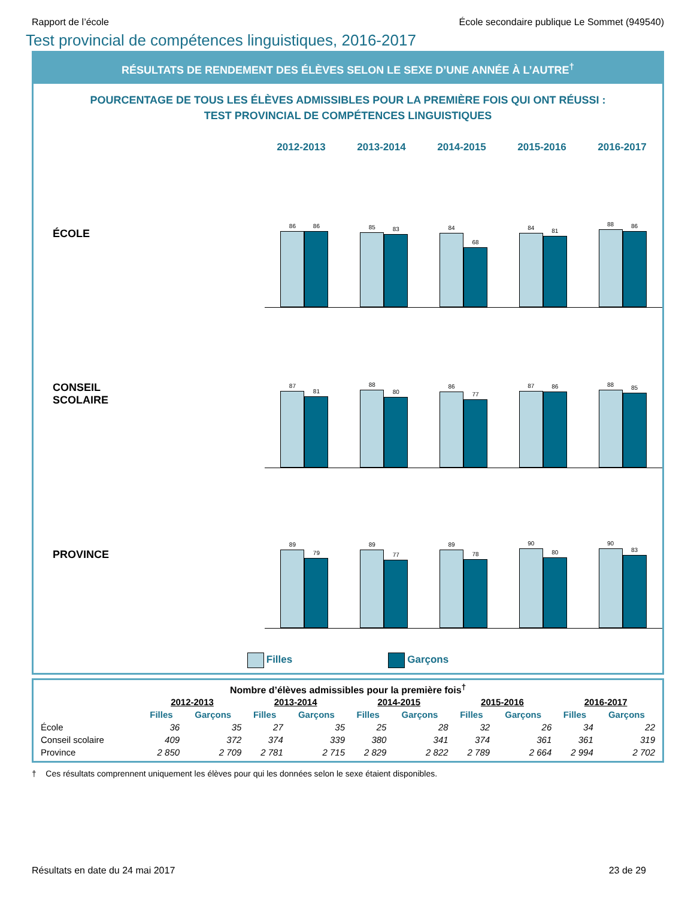Rapport de l’école École secondaire publique Le Sommet (949540)
Test provincial de compétences linguistiques, 2016-2017
RÉSULTATS DE RENDEMENT DES ÉLÈVES SELON LE SEXE D’UNE ANNÉE À L’AUTRE<sup>†</sup>
POURCENTAGE DE TOUS LES ÉLÈVES ADMISSIBLES POUR LA PREMIÈRE FOIS QUI ONT RÉUSSI :
TEST PROVINCIAL DE COMPÉTENCES LINGUISTIQUES
2012-2013 2013-2014 2014-2015 2015-2016 2016-2017
ÉCOLE
86
86
85
83
84
68
84
81
88
86
CONSEIL
SCOLAIRE
87
81
88
80
86
77
87
86
88
85
PROVINCE
89
79
89
77
89
78
90
80
90
83
Filles Garçons
Nombre d’élèves admissibles pour la première fois<sup>†</sup>
| | 2012-2013 | | 2013-2014 | | 2014-2015 | | 2015-2016 | | 2016-2017 | |
| --- | --- | --- | --- | --- | --- | --- | --- | --- | --- | --- |
| | Filles | Garçons | Filles | Garçons | Filles | Garçons | Filles | Garçons | Filles | Garçons |
| École | 36 | 35 | 27 | 35 | 25 | 28 | 32 | 26 | 34 | 22 |
| Conseil scolaire | 409 | 372 | 374 | 339 | 380 | 341 | 374 | 361 | 361 | 319 |
| Province | 2 850 | 2 709 | 2 781 | 2 715 | 2 829 | 2 822 | 2 789 | 2 664 | 2 994 | 2 702 |
† Ces résultats comprennent uniquement les élèves pour qui les données selon le sexe étaient disponibles.
Résultats en date du 24 mai 2017 23 de 29